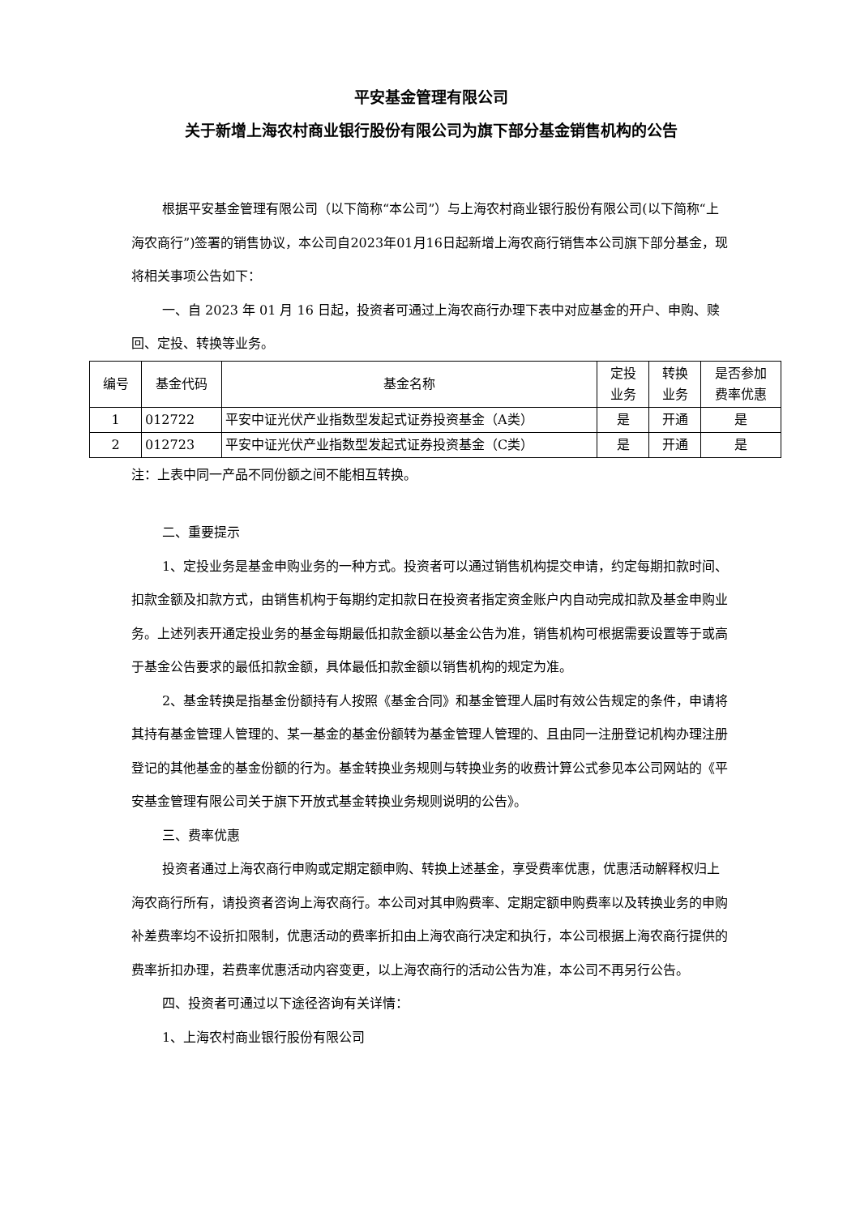平安基金管理有限公司
关于新增上海农村商业银行股份有限公司为旗下部分基金销售机构的公告
根据平安基金管理有限公司（以下简称“本公司”）与上海农村商业银行股份有限公司(以下简称“上海农商行”)签署的销售协议，本公司自2023年01月16日起新增上海农商行销售本公司旗下部分基金，现将相关事项公告如下：
一、自 2023 年 01 月 16 日起，投资者可通过上海农商行办理下表中对应基金的开户、申购、赎回、定投、转换等业务。
| 编号 | 基金代码 | 基金名称 | 定投 业务 | 转换 业务 | 是否参加 费率优惠 |
| --- | --- | --- | --- | --- | --- |
| 1 | 012722 | 平安中证光伏产业指数型发起式证券投资基金（A类） | 是 | 开通 | 是 |
| 2 | 012723 | 平安中证光伏产业指数型发起式证券投资基金（C类） | 是 | 开通 | 是 |
注：上表中同一产品不同份额之间不能相互转换。
二、重要提示
1、定投业务是基金申购业务的一种方式。投资者可以通过销售机构提交申请，约定每期扣款时间、扣款金额及扣款方式，由销售机构于每期约定扣款日在投资者指定资金账户内自动完成扣款及基金申购业务。上述列表开通定投业务的基金每期最低扣款金额以基金公告为准，销售机构可根据需要设置等于或高于基金公告要求的最低扣款金额，具体最低扣款金额以销售机构的规定为准。
2、基金转换是指基金份额持有人按照《基金合同》和基金管理人届时有效公告规定的条件，申请将其持有基金管理人管理的、某一基金的基金份额转为基金管理人管理的、且由同一注册登记机构办理注册登记的其他基金的基金份额的行为。基金转换业务规则与转换业务的收费计算公式参见本公司网站的《平安基金管理有限公司关于旗下开放式基金转换业务规则说明的公告》。
三、费率优惠
投资者通过上海农商行申购或定期定额申购、转换上述基金，享受费率优惠，优惠活动解释权归上海农商行所有，请投资者咨询上海农商行。本公司对其申购费率、定期定额申购费率以及转换业务的申购补差费率均不设折扣限制，优惠活动的费率折扣由上海农商行决定和执行，本公司根据上海农商行提供的费率折扣办理，若费率优惠活动内容变更，以上海农商行的活动公告为准，本公司不再另行公告。
四、投资者可通过以下途径咨询有关详情：
1、上海农村商业银行股份有限公司